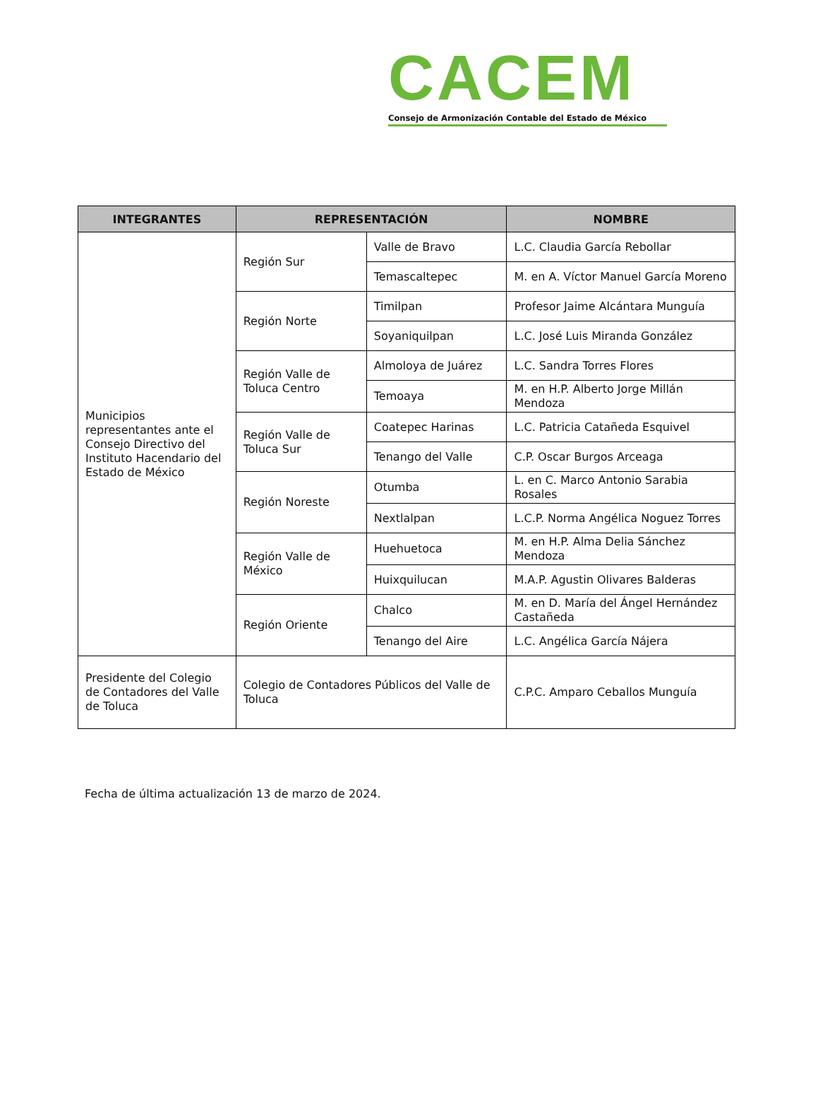CACEM
Consejo de Armonización Contable del Estado de México
| INTEGRANTES | REPRESENTACIÓN | | NOMBRE |
| --- | --- | --- | --- |
| Municipios representantes ante el Consejo Directivo del Instituto Hacendario del Estado de México | Región Sur | Valle de Bravo | L.C. Claudia García Rebollar |
| | | Temascaltepec | M. en A. Víctor Manuel García Moreno |
| | Región Norte | Timilpan | Profesor Jaime Alcántara Munguía |
| | | Soyaniquilpan | L.C. José Luis Miranda González |
| | Región Valle de Toluca Centro | Almoloya de Juárez | L.C. Sandra Torres Flores |
| | | Temoaya | M. en H.P. Alberto Jorge Millán Mendoza |
| | Región Valle de Toluca Sur | Coatepec Harinas | L.C. Patricia Catañeda Esquivel |
| | | Tenango del Valle | C.P. Oscar Burgos Arceaga |
| | Región Noreste | Otumba | L. en C. Marco Antonio Sarabia Rosales |
| | | Nextlalpan | L.C.P. Norma Angélica Noguez Torres |
| | Región Valle de México | Huehuetoca | M. en H.P. Alma Delia Sánchez Mendoza |
| | | Huixquilucan | M.A.P. Agustin Olivares Balderas |
| | Región Oriente | Chalco | M. en D. María del Ángel Hernández Castañeda |
| | | Tenango del Aire | L.C. Angélica García Nájera |
| Presidente del Colegio de Contadores del Valle de Toluca | Colegio de Contadores Públicos del Valle de Toluca | | C.P.C. Amparo Ceballos Munguía |
Fecha de última actualización 13 de marzo de 2024.